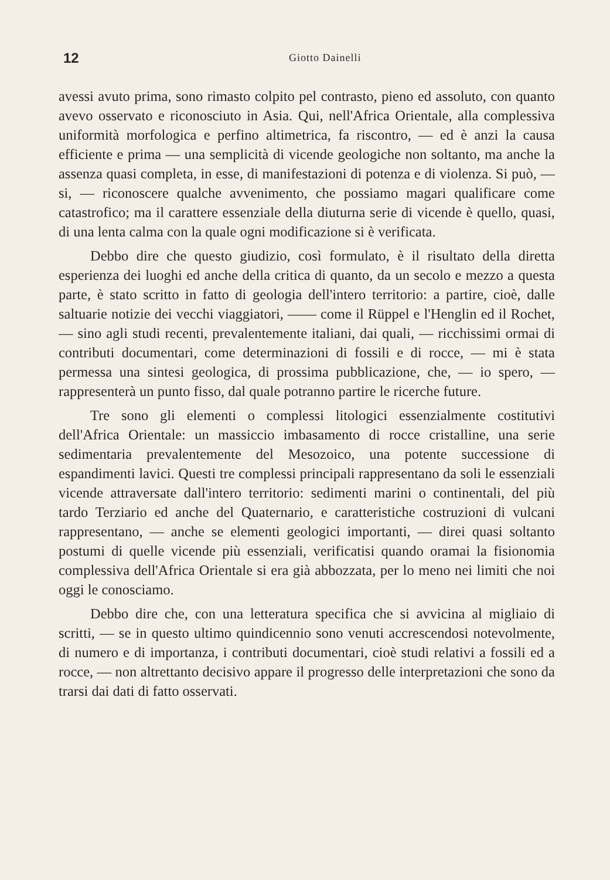12 Giotto Dainelli
avessi avuto prima, sono rimasto colpito pel contrasto, pieno ed assoluto, con quanto avevo osservato e riconosciuto in Asia. Qui, nell'Africa Orientale, alla complessiva uniformità morfologica e perfino altimetrica, fa riscontro, — ed è anzi la causa efficiente e prima — una semplicità di vicende geologiche non soltanto, ma anche la assenza quasi completa, in esse, di manifestazioni di potenza e di violenza. Si può, — si, — riconoscere qualche avvenimento, che possiamo magari qualificare come catastrofico; ma il carattere essenziale della diuturna serie di vicende è quello, quasi, di una lenta calma con la quale ogni modificazione si è verificata.
Debbo dire che questo giudizio, così formulato, è il risultato della diretta esperienza dei luoghi ed anche della critica di quanto, da un secolo e mezzo a questa parte, è stato scritto in fatto di geologia dell'intero territorio: a partire, cioè, dalle saltuarie notizie dei vecchi viaggiatori, —— come il Rüppel e l'Henglin ed il Rochet, — sino agli studi recenti, prevalentemente italiani, dai quali, — ricchissimi ormai di contributi documentari, come determinazioni di fossili e di rocce, — mi è stata permessa una sintesi geologica, di prossima pubblicazione, che, — io spero, — rappresenterà un punto fisso, dal quale potranno partire le ricerche future.
Tre sono gli elementi o complessi litologici essenzialmente costitutivi dell'Africa Orientale: un massiccio imbasamento di rocce cristalline, una serie sedimentaria prevalentemente del Mesozoico, una potente successione di espandimenti lavici. Questi tre complessi principali rappresentano da soli le essenziali vicende attraversate dall'intero territorio: sedimenti marini o continentali, del più tardo Terziario ed anche del Quaternario, e caratteristiche costruzioni di vulcani rappresentano, — anche se elementi geologici importanti, — direi quasi soltanto postumi di quelle vicende più essenziali, verificatisi quando oramai la fisionomia complessiva dell'Africa Orientale si era già abbozzata, per lo meno nei limiti che noi oggi le conosciamo.
Debbo dire che, con una letteratura specifica che si avvicina al migliaio di scritti, — se in questo ultimo quindicennio sono venuti accrescendosi notevolmente, di numero e di importanza, i contributi documentari, cioè studi relativi a fossili ed a rocce, — non altrettanto decisivo appare il progresso delle interpretazioni che sono da trarsi dai dati di fatto osservati.